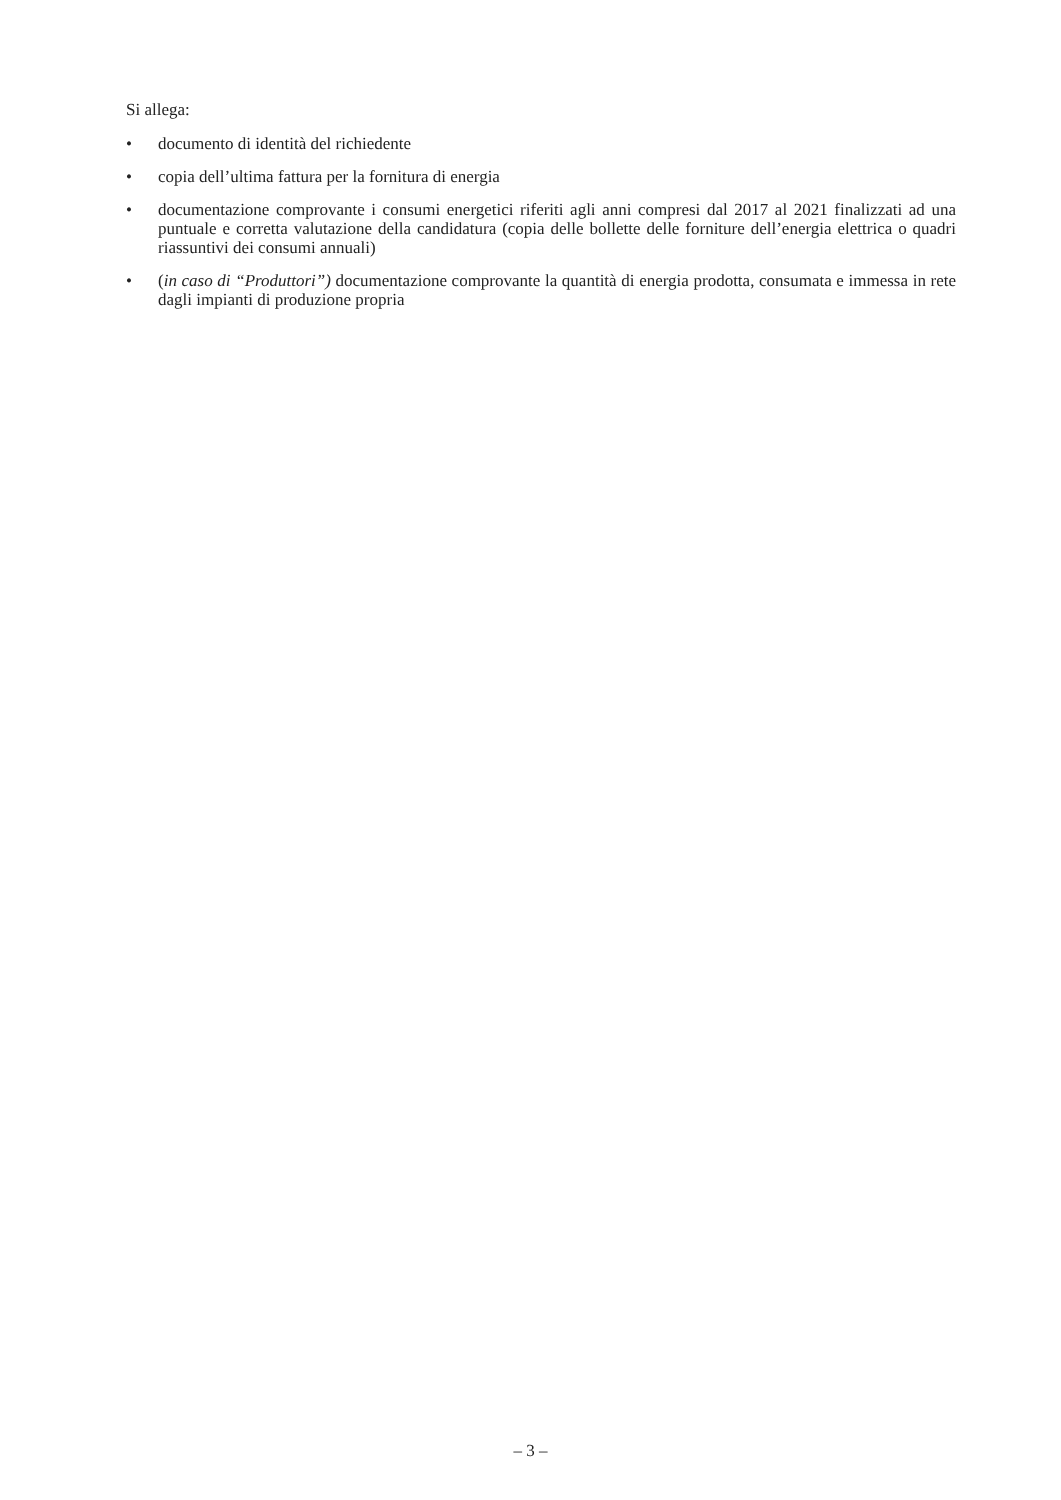Si allega:
• documento di identità del richiedente
• copia dell’ultima fattura per la fornitura di energia
• documentazione comprovante i consumi energetici riferiti agli anni compresi dal 2017 al 2021 finalizzati ad una puntuale e corretta valutazione della candidatura (copia delle bollette delle forniture dell’energia elettrica o quadri riassuntivi dei consumi annuali)
• (in caso di “Produttori”) documentazione comprovante la quantità di energia prodotta, consumata e immessa in rete dagli impianti di produzione propria
– 3 –